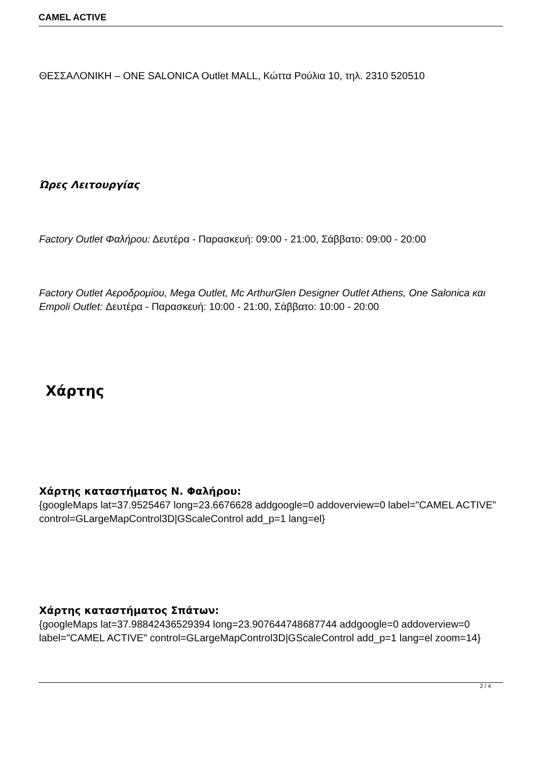CAMEL ACTIVE
ΘΕΣΣΑΛΟΝΙΚΗ – ONE SALONICA Outlet MALL, Κώττα Ρούλια 10, τηλ. 2310 520510
Ώρες Λειτουργίας
Factory Outlet Φαλήρου: Δευτέρα - Παρασκευή: 09:00 - 21:00, Σάββατο: 09:00 - 20:00
Factory Outlet Αεροδρομίου, Mega Outlet, Mc ArthurGlen Designer Outlet Athens, One Salonica και Empoli Outlet: Δευτέρα - Παρασκευή: 10:00 - 21:00, Σάββατο: 10:00 - 20:00
Χάρτης
Χάρτης καταστήματος Ν. Φαλήρου:
{googleMaps lat=37.9525467 long=23.6676628 addgoogle=0 addoverview=0 label="CAMEL ACTIVE" control=GLargeMapControl3D|GScaleControl add_p=1 lang=el}
Χάρτης καταστήματος Σπάτων:
{googleMaps lat=37.98842436529394 long=23.907644748687744 addgoogle=0 addoverview=0 label="CAMEL ACTIVE" control=GLargeMapControl3D|GScaleControl add_p=1 lang=el zoom=14}
2 / 4